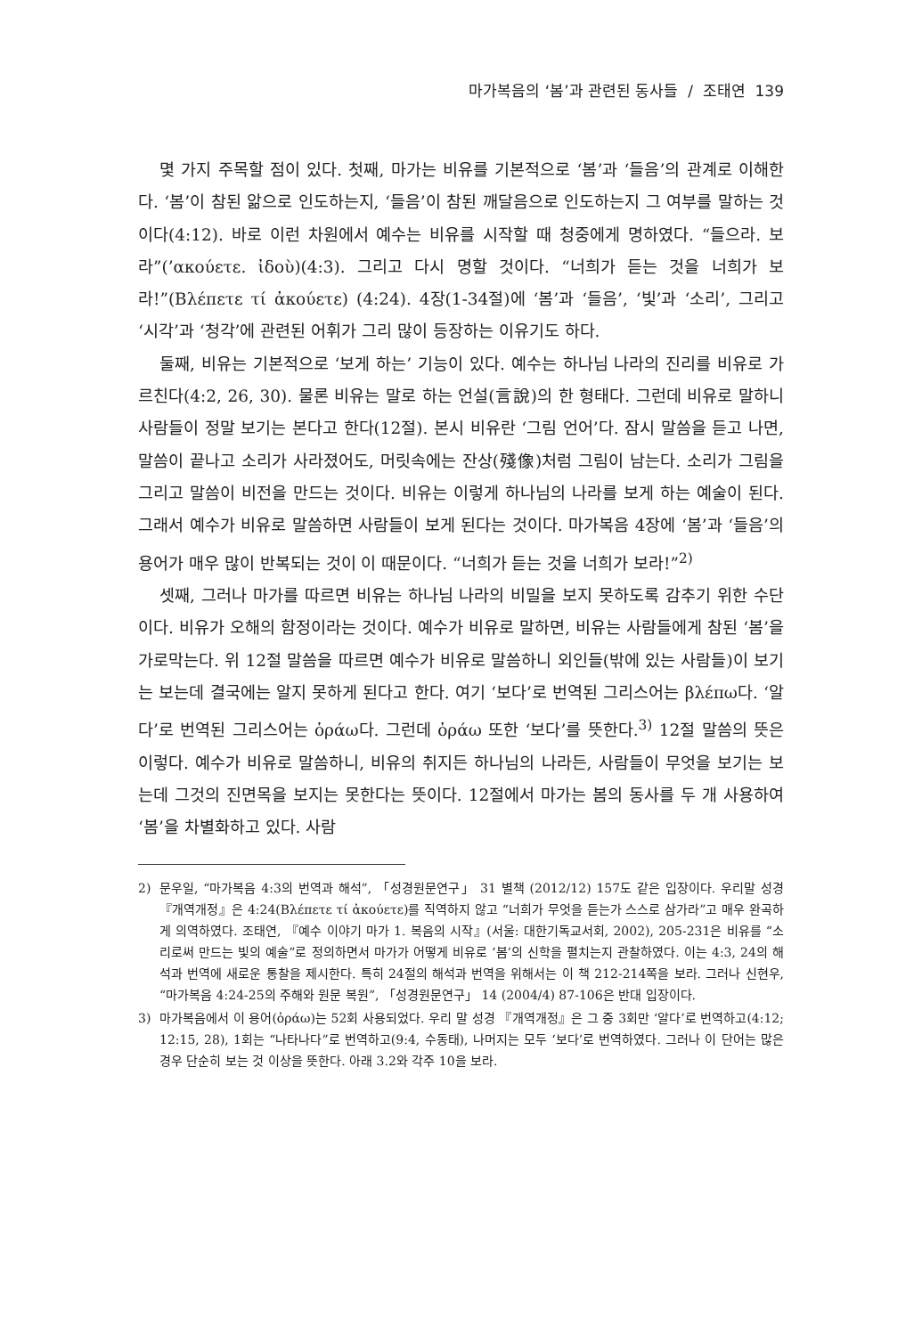마가복음의 ‘봄’과 관련된 동사들 / 조태연 139
몇 가지 주목할 점이 있다. 첫째, 마가는 비유를 기본적으로 ‘봄’과 ‘들음’의 관계로 이해한다. ‘봄’이 참된 앎으로 인도하는지, ‘들음’이 참된 깨달음으로 인도하는지 그 여부를 말하는 것이다(4:12). 바로 이런 차원에서 예수는 비유를 시작할 때 청중에게 명하였다. “들으라. 보라”(’ακούετε. ἰδοὺ)(4:3). 그리고 다시 명할 것이다. “너희가 듣는 것을 너희가 보라!”(Βλέπετε τί ἀκούετε) (4:24). 4장(1-34절)에 ‘봄’과 ‘들음’, ‘빛’과 ‘소리’, 그리고 ‘시각’과 ‘청각’에 관련된 어휘가 그리 많이 등장하는 이유기도 하다.
둘째, 비유는 기본적으로 ‘보게 하는’ 기능이 있다. 예수는 하나님 나라의 진리를 비유로 가르친다(4:2, 26, 30). 물론 비유는 말로 하는 언설(言說)의 한 형태다. 그런데 비유로 말하니 사람들이 정말 보기는 본다고 한다(12절). 본시 비유란 ‘그림 언어’다. 잠시 말씀을 듣고 나면, 말씀이 끝나고 소리가 사라졌어도, 머릿속에는 잔상(殘像)처럼 그림이 남는다. 소리가 그림을 그리고 말씀이 비전을 만드는 것이다. 비유는 이렇게 하나님의 나라를 보게 하는 예술이 된다. 그래서 예수가 비유로 말씀하면 사람들이 보게 된다는 것이다. 마가복음 4장에 ‘봄’과 ‘들음’의 용어가 매우 많이 반복되는 것이 이 때문이다. “너희가 듣는 것을 너희가 보라!”<sup>2)</sup>
셋째, 그러나 마가를 따르면 비유는 하나님 나라의 비밀을 보지 못하도록 감추기 위한 수단이다. 비유가 오해의 함정이라는 것이다. 예수가 비유로 말하면, 비유는 사람들에게 참된 ‘봄’을 가로막는다. 위 12절 말씀을 따르면 예수가 비유로 말씀하니 외인들(밖에 있는 사람들)이 보기는 보는데 결국에는 알지 못하게 된다고 한다. 여기 ‘보다’로 번역된 그리스어는 βλέπω다. ‘알다’로 번역된 그리스어는 ὁράω다. 그런데 ὁράω 또한 ‘보다’를 뜻한다.<sup>3)</sup> 12절 말씀의 뜻은 이렇다. 예수가 비유로 말씀하니, 비유의 취지든 하나님의 나라든, 사람들이 무엇을 보기는 보는데 그것의 진면목을 보지는 못한다는 뜻이다. 12절에서 마가는 봄의 동사를 두 개 사용하여 ‘봄’을 차별화하고 있다. 사람
2) 문우일, “마가복음 4:3의 번역과 해석”, 「성경원문연구」 31 별책 (2012/12) 157도 같은 입장이다. 우리말 성경 『개역개정』은 4:24(Βλέπετε τί ἀκούετε)를 직역하지 않고 “너희가 무엇을 듣는가 스스로 삼가라”고 매우 완곡하게 의역하였다. 조태연, 『예수 이야기 마가 1. 복음의 시작』(서울: 대한기독교서회, 2002), 205-231은 비유를 “소리로써 만드는 빛의 예술”로 정의하면서 마가가 어떻게 비유로 ‘봄’의 신학을 펼치는지 관찰하였다. 이는 4:3, 24의 해석과 번역에 새로운 통찰을 제시한다. 특히 24절의 해석과 번역을 위해서는 이 책 212-214쪽을 보라. 그러나 신현우, “마가복음 4:24-25의 주해와 원문 복원”, 「성경원문연구」 14 (2004/4) 87-106은 반대 입장이다.
3) 마가복음에서 이 용어(ὁράω)는 52회 사용되었다. 우리 말 성경 『개역개정』은 그 중 3회만 ‘알다’로 번역하고(4:12; 12:15, 28), 1회는 “나타나다”로 번역하고(9:4, 수동태), 나머지는 모두 ‘보다’로 번역하였다. 그러나 이 단어는 많은 경우 단순히 보는 것 이상을 뜻한다. 아래 3.2와 각주 10을 보라.